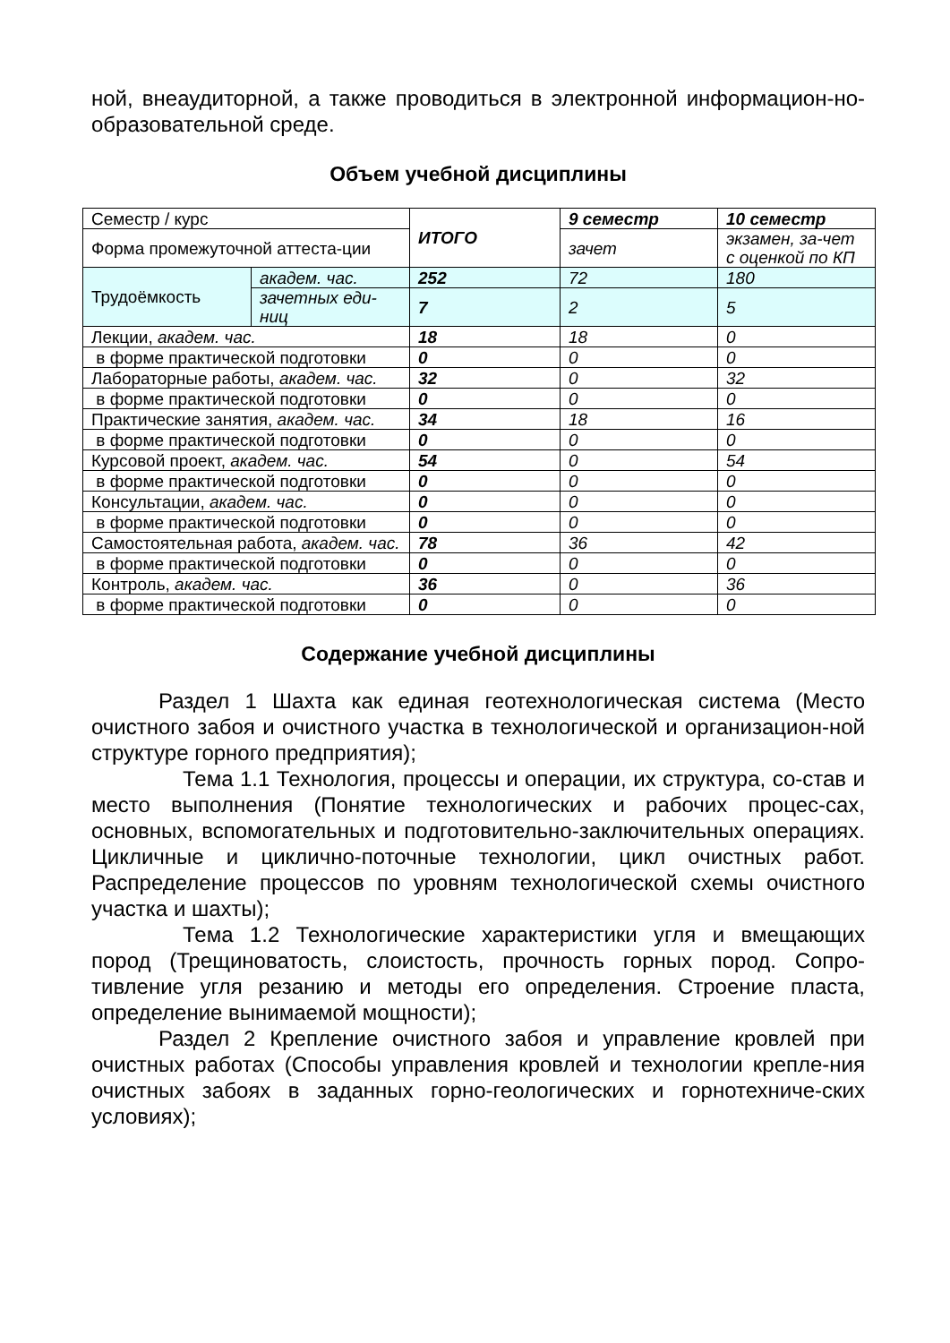ной, внеаудиторной, а также проводиться в электронной информацион-но-образовательной среде.
Объем учебной дисциплины
| Семестр / курс | | ИТОГО | 9 семестр | 10 семестр |
| Форма промежуточной аттеста-ции | | | зачет | экзамен, за-чет с оценкой по КП |
| Трудоёмкость | академ. час. | 252 | 72 | 180 |
| | зачетных еди-ниц | 7 | 2 | 5 |
| Лекции, академ. час. | | 18 | 18 | 0 |
| в форме практической подготовки | | 0 | 0 | 0 |
| Лабораторные работы, академ. час. | | 32 | 0 | 32 |
| в форме практической подготовки | | 0 | 0 | 0 |
| Практические занятия, академ. час. | | 34 | 18 | 16 |
| в форме практической подготовки | | 0 | 0 | 0 |
| Курсовой проект, академ. час. | | 54 | 0 | 54 |
| в форме практической подготовки | | 0 | 0 | 0 |
| Консультации, академ. час. | | 0 | 0 | 0 |
| в форме практической подготовки | | 0 | 0 | 0 |
| Самостоятельная работа, академ. час. | | 78 | 36 | 42 |
| в форме практической подготовки | | 0 | 0 | 0 |
| Контроль, академ. час. | | 36 | 0 | 36 |
| в форме практической подготовки | | 0 | 0 | 0 |
Содержание учебной дисциплины
Раздел 1 Шахта как единая геотехнологическая система (Место очистного забоя и очистного участка в технологической и организацион-ной структуре горного предприятия);
Тема 1.1 Технология, процессы и операции, их структура, со-став и место выполнения (Понятие технологических и рабочих процес-сах, основных, вспомогательных и подготовительно-заключительных операциях. Цикличные и циклично-поточные технологии, цикл очистных работ. Распределение процессов по уровням технологической схемы очистного участка и шахты);
Тема 1.2 Технологические характеристики угля и вмещающих пород (Трещиноватость, слоистость, прочность горных пород. Сопро-тивление угля резанию и методы его определения. Строение пласта, определение вынимаемой мощности);
Раздел 2 Крепление очистного забоя и управление кровлей при очистных работах (Способы управления кровлей и технологии крепле-ния очистных забоях в заданных горно-геологических и горнотехниче-ских условиях);